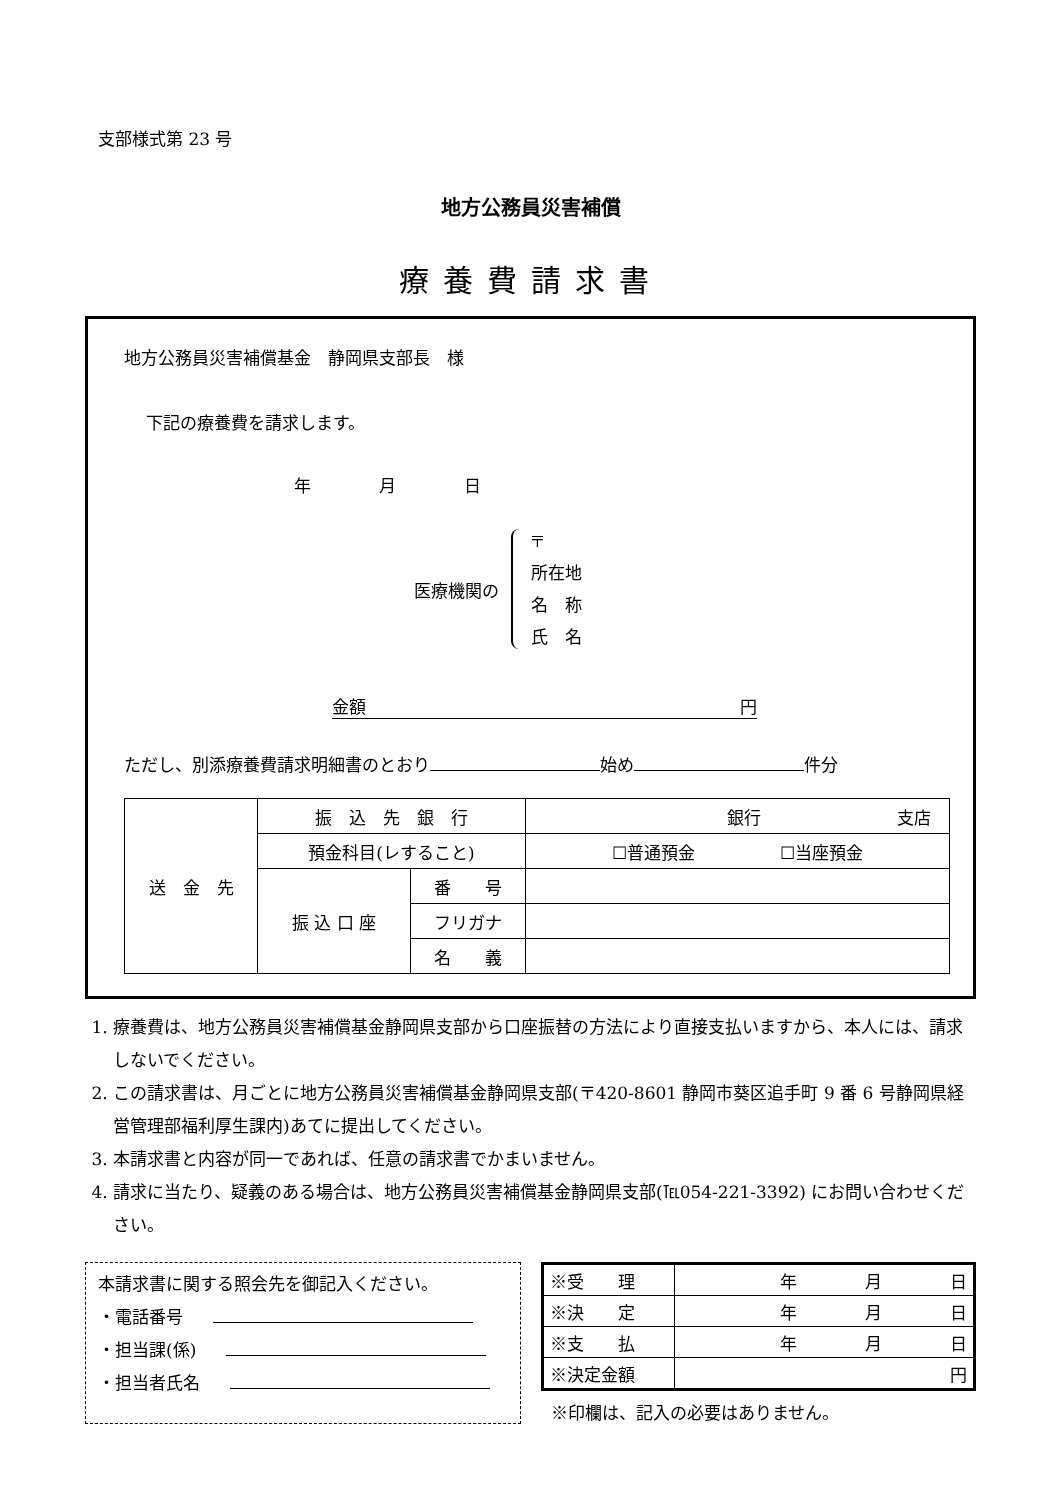支部様式第 23 号
地方公務員災害補償
療養費請求書
地方公務員災害補償基金　静岡県支部長　様
下記の療養費を請求します。
年　　　　月　　　　日
医療機関の
〒
所在地
名　称
氏　名
金額 円
ただし、別添療養費請求明細書のとおり 始め 件分
| 送 金 先 | 振 込 先 銀 行 | | 銀行 支店 |
| | 預金科目(レすること) | | ☐普通預金 ☐当座預金 |
| | 振 込 口 座 | 番 号 | |
| | | フリガナ | |
| | | 名 義 | |
1. 療養費は、地方公務員災害補償基金静岡県支部から口座振替の方法により直接支払いますから、本人には、請求しないでください。
2. この請求書は、月ごとに地方公務員災害補償基金静岡県支部(〒420-8601 静岡市葵区追手町 9 番 6 号静岡県経営管理部福利厚生課内)あてに提出してください。
3. 本請求書と内容が同一であれば、任意の請求書でかまいません。
4. 請求に当たり、疑義のある場合は、地方公務員災害補償基金静岡県支部(℡054-221-3392) にお問い合わせください。
本請求書に関する照会先を御記入ください。
・電話番号
・担当課(係)
・担当者氏名
| ※受 理 | 年 月 日 |
| ※決 定 | 年 月 日 |
| ※支 払 | 年 月 日 |
| ※決定金額 | 円 |
※印欄は、記入の必要はありません。